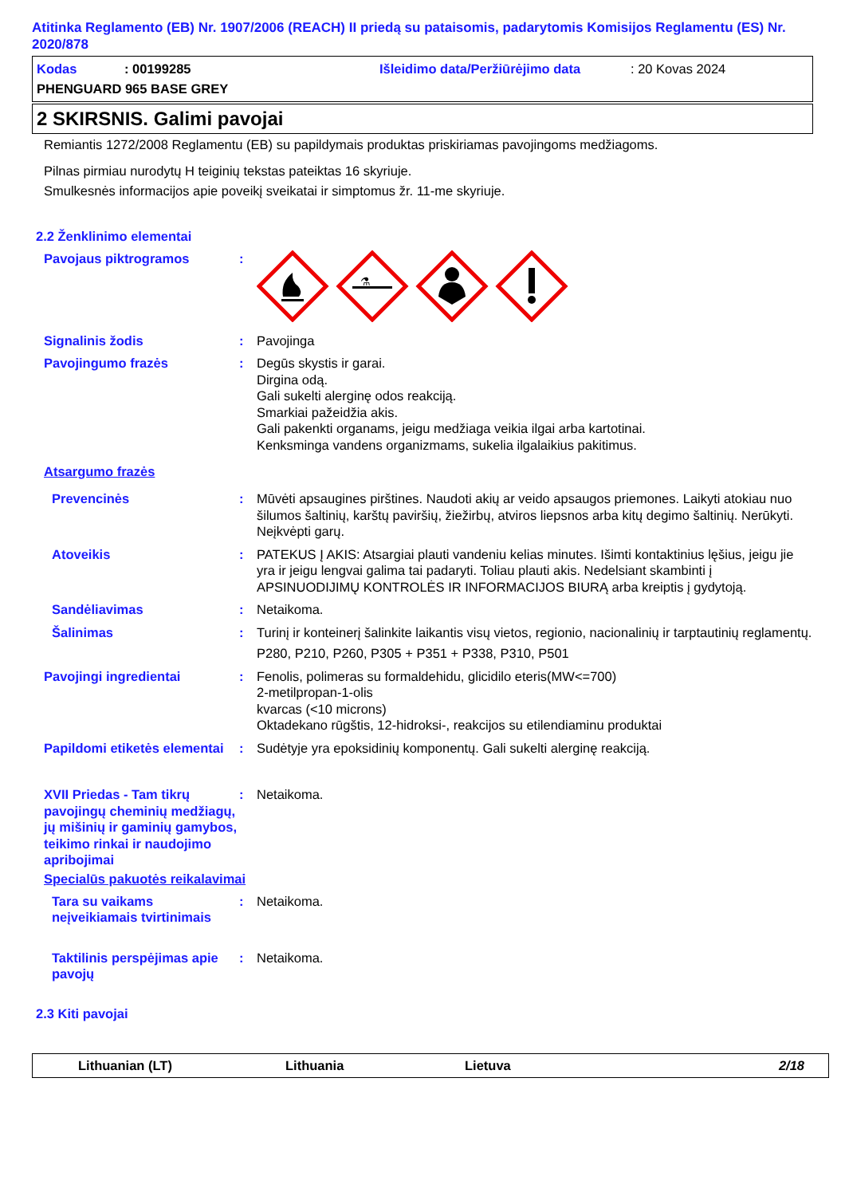Atitinka Reglamento (EB) Nr. 1907/2006 (REACH) II priedą su pataisomis, padarytomis Komisijos Reglamentu (ES) Nr. 2020/878
Kodas: 00199285 Išleidimo data/Peržiūrėjimo data: 20 Kovas 2024
PHENGUARD 965 BASE GREY
2 SKIRSNIS. Galimi pavojai
Remiantis 1272/2008 Reglamentu (EB) su papildymais produktas priskiriamas pavojingoms medžiagoms.
Pilnas pirmiau nurodytų H teiginių tekstas pateiktas 16 skyriuje.
Smulkesnės informacijos apie poveikį sveikatai ir simptomus žr. 11-me skyriuje.
2.2 Ženklinimo elementai
Pavojaus piktrogramos:
⚗
Signalinis žodis: Pavojinga
Pavojingumo frazės: Degūs skystis ir garai.
Dirgina odą.
Gali sukelti alerginę odos reakciją.
Smarkiai pažeidžia akis.
Gali pakenkti organams, jeigu medžiaga veikia ilgai arba kartotinai.
Kenksminga vandens organizmams, sukelia ilgalaikius pakitimus.
Atsargumo frazės
Prevencinės: Mūvėti apsaugines pirštines. Naudoti akių ar veido apsaugos priemones. Laikyti atokiau nuo šilumos šaltinių, karštų paviršių, žiežirbų, atviros liepsnos arba kitų degimo šaltinių. Nerūkyti. Neįkvėpti garų.
Atoveikis: PATEKUS Į AKIS: Atsargiai plauti vandeniu kelias minutes. Išimti kontaktinius lęšius, jeigu jie yra ir jeigu lengvai galima tai padaryti. Toliau plauti akis. Nedelsiant skambinti į APSINUODIJIMŲ KONTROLĖS IR INFORMACIJOS BIURĄ arba kreiptis į gydytoją.
Sandėliavimas: Netaikoma.
Šalinimas: Turinį ir konteinerį šalinkite laikantis visų vietos, regionio, nacionalinių ir tarptautinių reglamentų.
P280, P210, P260, P305 + P351 + P338, P310, P501
Pavojingi ingredientai: Fenolis, polimeras su formaldehidu, glicidilo eteris(MW<=700)
2-metilpropan-1-olis
kvarcas (<10 microns)
Oktadekano rūgštis, 12-hidroksi-, reakcijos su etilendiaminu produktai
Papildomi etiketės elementai: Sudėtyje yra epoksidinių komponentų. Gali sukelti alerginę reakciją.
XVII Priedas - Tam tikrų pavojingų cheminių medžiagų, jų mišinių ir gaminių gamybos, teikimo rinkai ir naudojimo apribojimai: Netaikoma.
Specialūs pakuotės reikalavimai
Tara su vaikams neįveikiamais tvirtinimais: Netaikoma.
Taktilinis perspėjimas apie pavojų: Netaikoma.
2.3 Kiti pavojai
Lithuanian (LT) Lithuania Lietuva 2/18